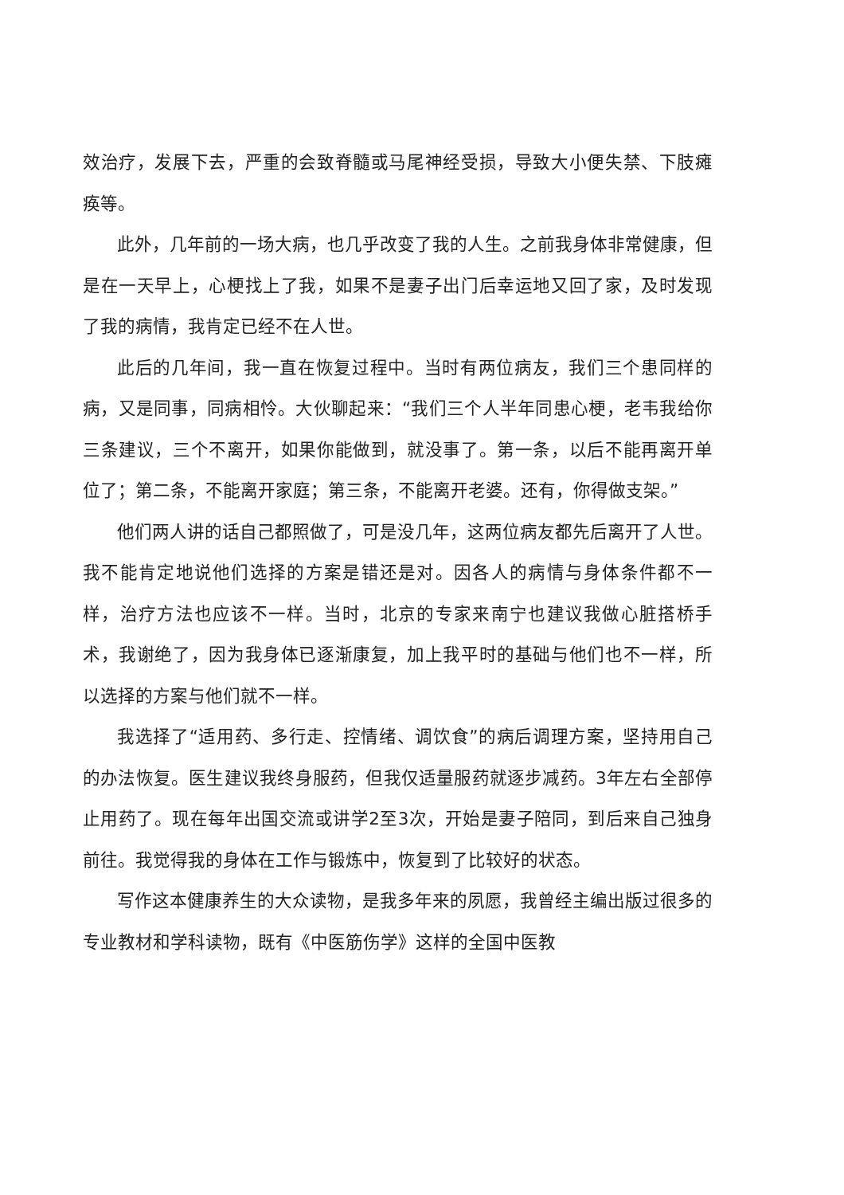效治疗，发展下去，严重的会致脊髓或马尾神经受损，导致大小便失禁、下肢瘫痪等。
此外，几年前的一场大病，也几乎改变了我的人生。之前我身体非常健康，但是在一天早上，心梗找上了我，如果不是妻子出门后幸运地又回了家，及时发现了我的病情，我肯定已经不在人世。
此后的几年间，我一直在恢复过程中。当时有两位病友，我们三个患同样的病，又是同事，同病相怜。大伙聊起来：“我们三个人半年同患心梗，老韦我给你三条建议，三个不离开，如果你能做到，就没事了。第一条，以后不能再离开单位了；第二条，不能离开家庭；第三条，不能离开老婆。还有，你得做支架。”
他们两人讲的话自己都照做了，可是没几年，这两位病友都先后离开了人世。我不能肯定地说他们选择的方案是错还是对。因各人的病情与身体条件都不一样，治疗方法也应该不一样。当时，北京的专家来南宁也建议我做心脏搭桥手术，我谢绝了，因为我身体已逐渐康复，加上我平时的基础与他们也不一样，所以选择的方案与他们就不一样。
我选择了“适用药、多行走、控情绪、调饮食”的病后调理方案，坚持用自己的办法恢复。医生建议我终身服药，但我仅适量服药就逐步减药。3年左右全部停止用药了。现在每年出国交流或讲学2至3次，开始是妻子陪同，到后来自己独身前往。我觉得我的身体在工作与锻炼中，恢复到了比较好的状态。
写作这本健康养生的大众读物，是我多年来的夙愿，我曾经主编出版过很多的专业教材和学科读物，既有《中医筋伤学》这样的全国中医教